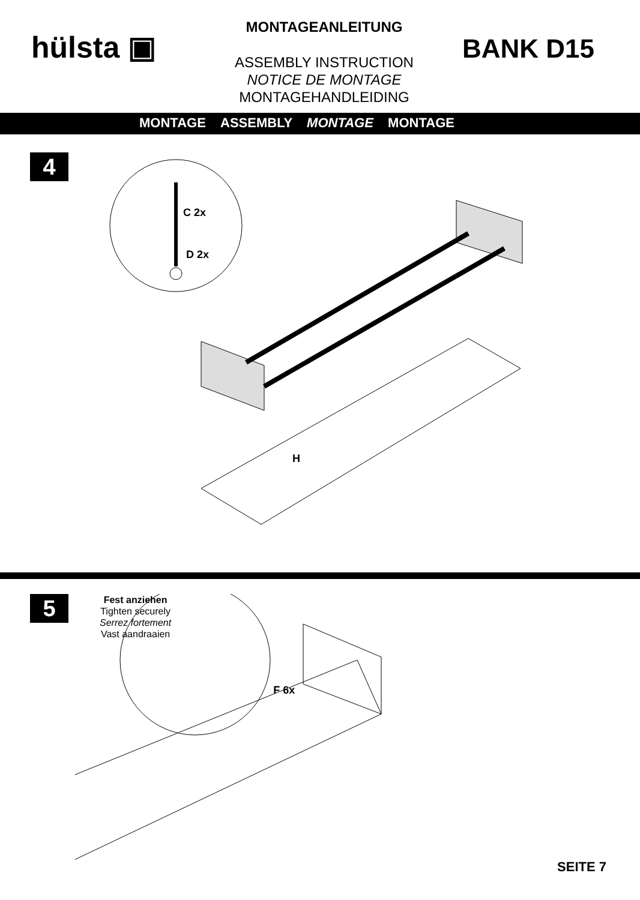hülsta ▣
MONTAGEANLEITUNG
ASSEMBLY INSTRUCTION
NOTICE DE MONTAGE
MONTAGEHANDLEIDING
BANK D15
MONTAGE ASSEMBLY MONTAGE MONTAGE
4
C 2x
D 2x
H
5
Fest anziehen
Tighten securely
Serrez fortement
Vast aandraaien
F 6x
SEITE 7